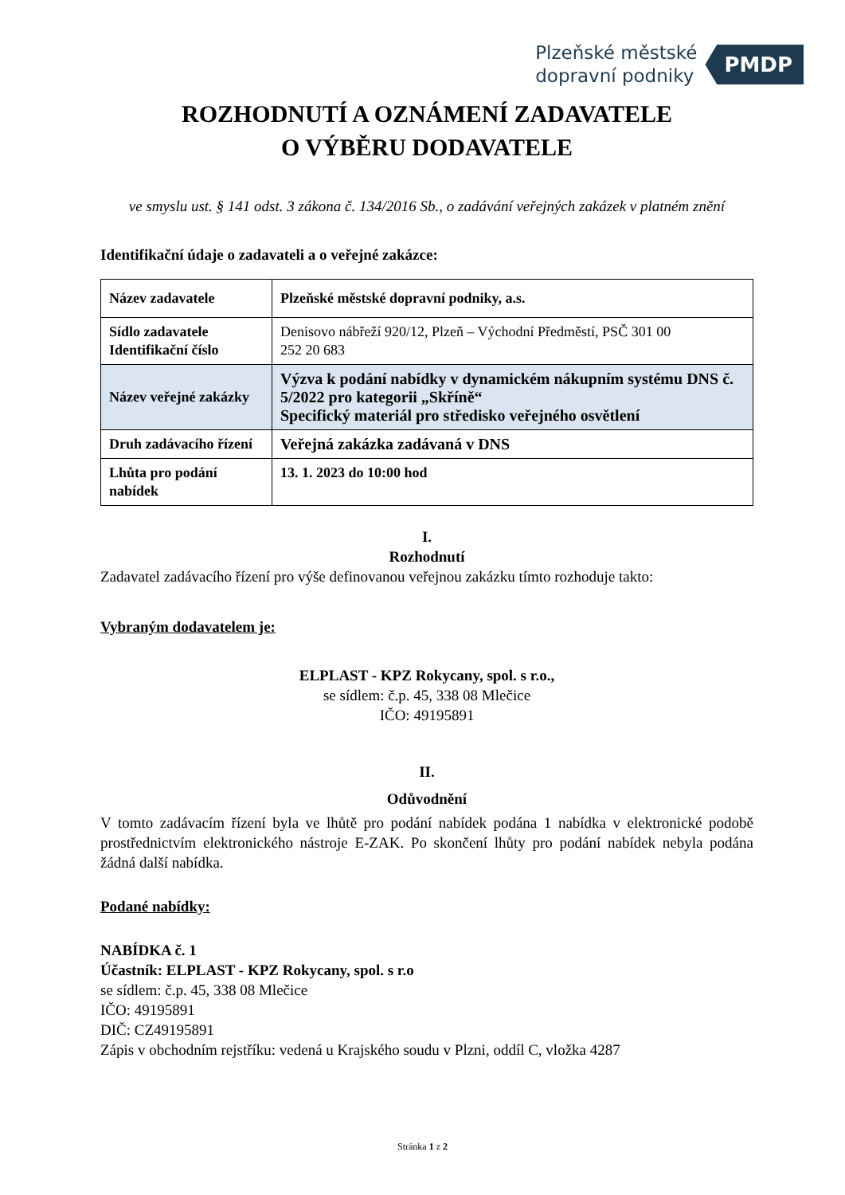Plzeňské městské
dopravní podniky
PMDP
ROZHODNUTÍ A OZNÁMENÍ ZADAVATELE
O VÝBĚRU DODAVATELE
ve smyslu ust. § 141 odst. 3 zákona č. 134/2016 Sb., o zadávání veřejných zakázek v platném znění
Identifikační údaje o zadavateli a o veřejné zakázce:
| Název zadavatele | Plzeňské městské dopravní podniky, a.s. |
| Sídlo zadavatele Identifikační číslo | Denisovo nábřeží 920/12, Plzeň – Východní Předměstí, PSČ 301 00 252 20 683 |
| Název veřejné zakázky | Výzva k podání nabídky v dynamickém nákupním systému DNS č. 5/2022 pro kategorii „Skříně“ Specifický materiál pro středisko veřejného osvětlení |
| Druh zadávacího řízení | Veřejná zakázka zadávaná v DNS |
| Lhůta pro podání nabídek | 13. 1. 2023 do 10:00 hod |
I.
Rozhodnutí
Zadavatel zadávacího řízení pro výše definovanou veřejnou zakázku tímto rozhoduje takto:
Vybraným dodavatelem je:
ELPLAST - KPZ Rokycany, spol. s r.o.,
se sídlem: č.p. 45, 338 08 Mlečice
IČO: 49195891
II.
Odůvodnění
V tomto zadávacím řízení byla ve lhůtě pro podání nabídek podána 1 nabídka v elektronické podobě prostřednictvím elektronického nástroje E-ZAK. Po skončení lhůty pro podání nabídek nebyla podána žádná další nabídka.
Podané nabídky:
NABÍDKA č. 1
Účastník: ELPLAST - KPZ Rokycany, spol. s r.o
se sídlem: č.p. 45, 338 08 Mlečice
IČO: 49195891
DIČ: CZ49195891
Zápis v obchodním rejstříku: vedená u Krajského soudu v Plzni, oddíl C, vložka 4287
Stránka 1 z 2